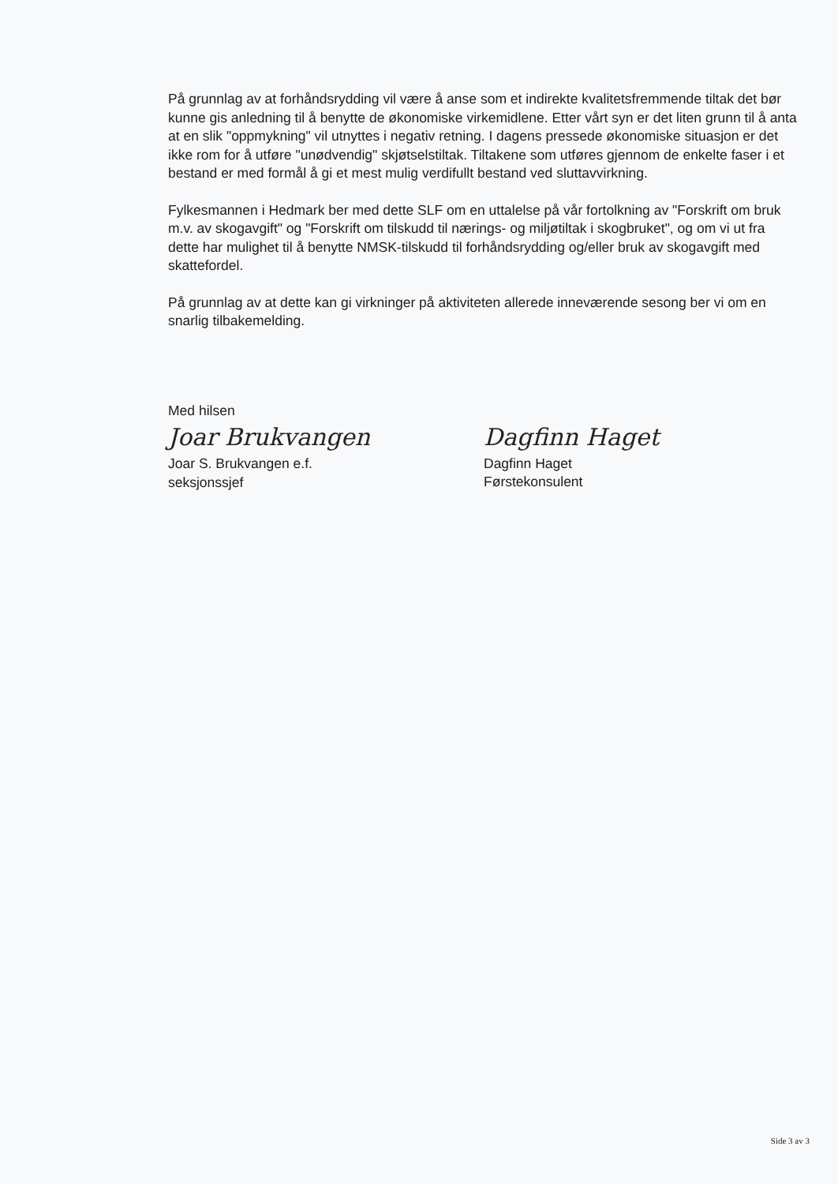På grunnlag av at forhåndsrydding vil være å anse som et indirekte kvalitetsfremmende tiltak det bør kunne gis anledning til å benytte de økonomiske virkemidlene. Etter vårt syn er det liten grunn til å anta at en slik "oppmykning" vil utnyttes i negativ retning. I dagens pressede økonomiske situasjon er det ikke rom for å utføre "unødvendig" skjøtselstiltak. Tiltakene som utføres gjennom de enkelte faser i et bestand er med formål å gi et mest mulig verdifullt bestand ved sluttavvirkning.
Fylkesmannen i Hedmark ber med dette SLF om en uttalelse på vår fortolkning av "Forskrift om bruk m.v. av skogavgift" og "Forskrift om tilskudd til nærings- og miljøtiltak i skogbruket", og om vi ut fra dette har mulighet til å benytte NMSK-tilskudd til forhåndsrydding og/eller bruk av skogavgift med skattefordel.
På grunnlag av at dette kan gi virkninger på aktiviteten allerede inneværende sesong ber vi om en snarlig tilbakemelding.
Med hilsen
Joar Brukvangen
Joar S. Brukvangen e.f.
seksjonssjef
Dagfinn Haget
Dagfinn Haget
Førstekonsulent
Side 3 av 3